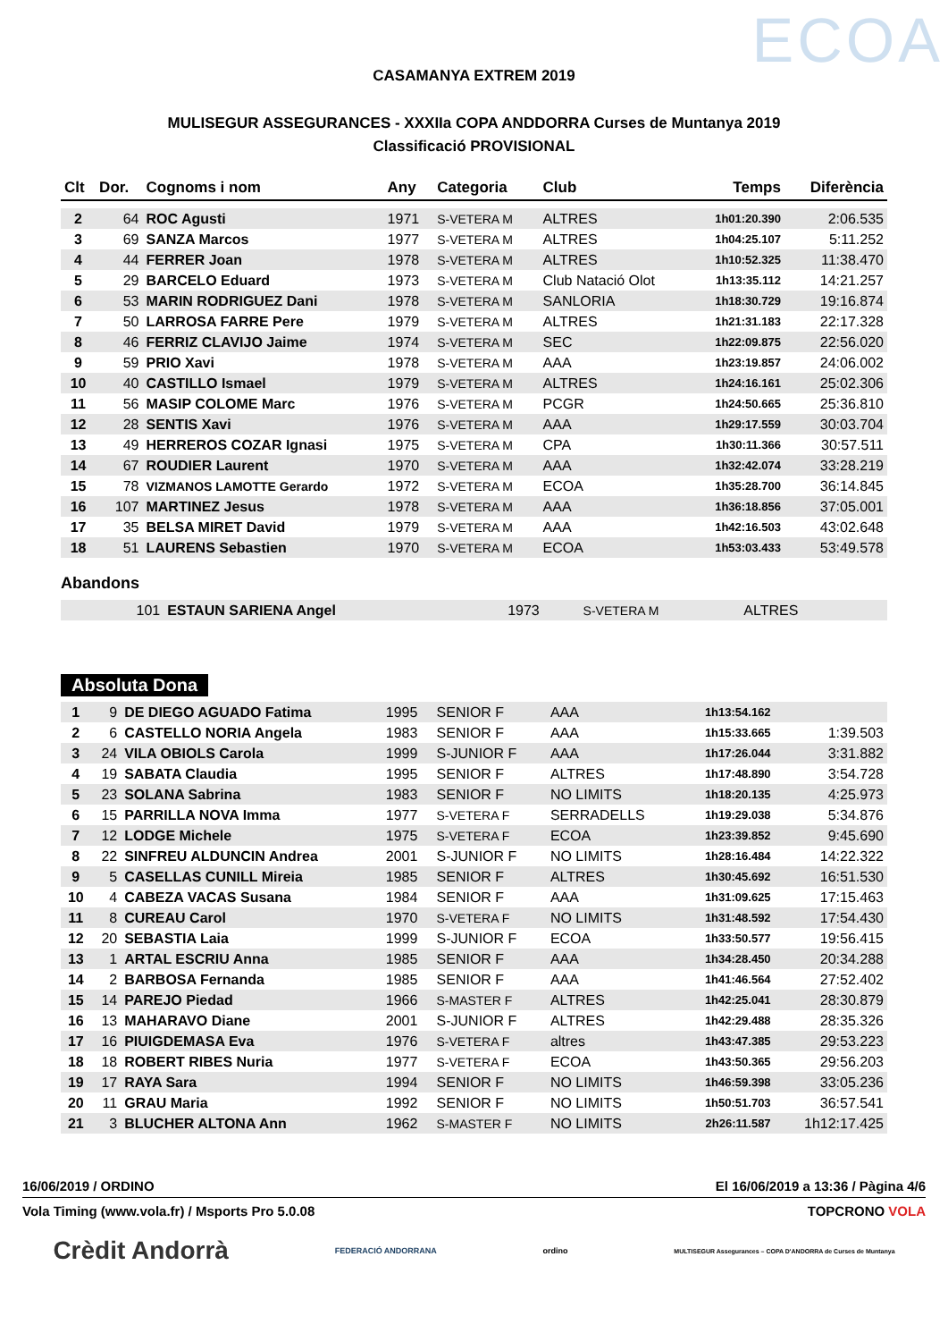ECOA
CASAMANYA EXTREM 2019
MULISEGUR ASSEGURANCES - XXXIIa COPA ANDDORRA Curses de Muntanya 2019
Classificació PROVISIONAL
| Clt | Dor. | Cognoms i nom | Any | Categoria | Club | Temps | Diferència |
| --- | --- | --- | --- | --- | --- | --- | --- |
| 2 | 64 | ROC Agusti | 1971 | S-VETERA M | ALTRES | 1h01:20.390 | 2:06.535 |
| 3 | 69 | SANZA Marcos | 1977 | S-VETERA M | ALTRES | 1h04:25.107 | 5:11.252 |
| 4 | 44 | FERRER Joan | 1978 | S-VETERA M | ALTRES | 1h10:52.325 | 11:38.470 |
| 5 | 29 | BARCELO Eduard | 1973 | S-VETERA M | Club Natació Olot | 1h13:35.112 | 14:21.257 |
| 6 | 53 | MARIN RODRIGUEZ Dani | 1978 | S-VETERA M | SANLORIA | 1h18:30.729 | 19:16.874 |
| 7 | 50 | LARROSA FARRE Pere | 1979 | S-VETERA M | ALTRES | 1h21:31.183 | 22:17.328 |
| 8 | 46 | FERRIZ CLAVIJO Jaime | 1974 | S-VETERA M | SEC | 1h22:09.875 | 22:56.020 |
| 9 | 59 | PRIO Xavi | 1978 | S-VETERA M | AAA | 1h23:19.857 | 24:06.002 |
| 10 | 40 | CASTILLO Ismael | 1979 | S-VETERA M | ALTRES | 1h24:16.161 | 25:02.306 |
| 11 | 56 | MASIP COLOME Marc | 1976 | S-VETERA M | PCGR | 1h24:50.665 | 25:36.810 |
| 12 | 28 | SENTIS Xavi | 1976 | S-VETERA M | AAA | 1h29:17.559 | 30:03.704 |
| 13 | 49 | HERREROS COZAR Ignasi | 1975 | S-VETERA M | CPA | 1h30:11.366 | 30:57.511 |
| 14 | 67 | ROUDIER Laurent | 1970 | S-VETERA M | AAA | 1h32:42.074 | 33:28.219 |
| 15 | 78 | VIZMANOS LAMOTTE Gerardo | 1972 | S-VETERA M | ECOA | 1h35:28.700 | 36:14.845 |
| 16 | 107 | MARTINEZ Jesus | 1978 | S-VETERA M | AAA | 1h36:18.856 | 37:05.001 |
| 17 | 35 | BELSA MIRET David | 1979 | S-VETERA M | AAA | 1h42:16.503 | 43:02.648 |
| 18 | 51 | LAURENS Sebastien | 1970 | S-VETERA M | ECOA | 1h53:03.433 | 53:49.578 |
Abandons
| | 101 | ESTAUN SARIENA Angel | 1973 | S-VETERA M | ALTRES | | |
Absoluta Dona
| 1 | 9 | DE DIEGO AGUADO Fatima | 1995 | SENIOR F | AAA | 1h13:54.162 | |
| 2 | 6 | CASTELLO NORIA Angela | 1983 | SENIOR F | AAA | 1h15:33.665 | 1:39.503 |
| 3 | 24 | VILA OBIOLS Carola | 1999 | S-JUNIOR F | AAA | 1h17:26.044 | 3:31.882 |
| 4 | 19 | SABATA Claudia | 1995 | SENIOR F | ALTRES | 1h17:48.890 | 3:54.728 |
| 5 | 23 | SOLANA Sabrina | 1983 | SENIOR F | NO LIMITS | 1h18:20.135 | 4:25.973 |
| 6 | 15 | PARRILLA NOVA Imma | 1977 | S-VETERA F | SERRADELLS | 1h19:29.038 | 5:34.876 |
| 7 | 12 | LODGE Michele | 1975 | S-VETERA F | ECOA | 1h23:39.852 | 9:45.690 |
| 8 | 22 | SINFREU ALDUNCIN Andrea | 2001 | S-JUNIOR F | NO LIMITS | 1h28:16.484 | 14:22.322 |
| 9 | 5 | CASELLAS CUNILL Mireia | 1985 | SENIOR F | ALTRES | 1h30:45.692 | 16:51.530 |
| 10 | 4 | CABEZA VACAS Susana | 1984 | SENIOR F | AAA | 1h31:09.625 | 17:15.463 |
| 11 | 8 | CUREAU Carol | 1970 | S-VETERA F | NO LIMITS | 1h31:48.592 | 17:54.430 |
| 12 | 20 | SEBASTIA Laia | 1999 | S-JUNIOR F | ECOA | 1h33:50.577 | 19:56.415 |
| 13 | 1 | ARTAL ESCRIU Anna | 1985 | SENIOR F | AAA | 1h34:28.450 | 20:34.288 |
| 14 | 2 | BARBOSA Fernanda | 1985 | SENIOR F | AAA | 1h41:46.564 | 27:52.402 |
| 15 | 14 | PAREJO Piedad | 1966 | S-MASTER F | ALTRES | 1h42:25.041 | 28:30.879 |
| 16 | 13 | MAHARAVO Diane | 2001 | S-JUNIOR F | ALTRES | 1h42:29.488 | 28:35.326 |
| 17 | 16 | PIUIGDEMASA Eva | 1976 | S-VETERA F | altres | 1h43:47.385 | 29:53.223 |
| 18 | 18 | ROBERT RIBES Nuria | 1977 | S-VETERA F | ECOA | 1h43:50.365 | 29:56.203 |
| 19 | 17 | RAYA Sara | 1994 | SENIOR F | NO LIMITS | 1h46:59.398 | 33:05.236 |
| 20 | 11 | GRAU Maria | 1992 | SENIOR F | NO LIMITS | 1h50:51.703 | 36:57.541 |
| 21 | 3 | BLUCHER ALTONA Ann | 1962 | S-MASTER F | NO LIMITS | 2h26:11.587 | 1h12:17.425 |
16/06/2019 / ORDINO El 16/06/2019 a 13:36 / Pàgina 4/6
Vola Timing (www.vola.fr) / Msports Pro 5.0.08 TOPCRONO VOLA
Crèdit Andorrà FEDERACIÓ ANDORRANA ordino MULTISEGUR Assegurances – COPA D'ANDORRA de Curses de Muntanya